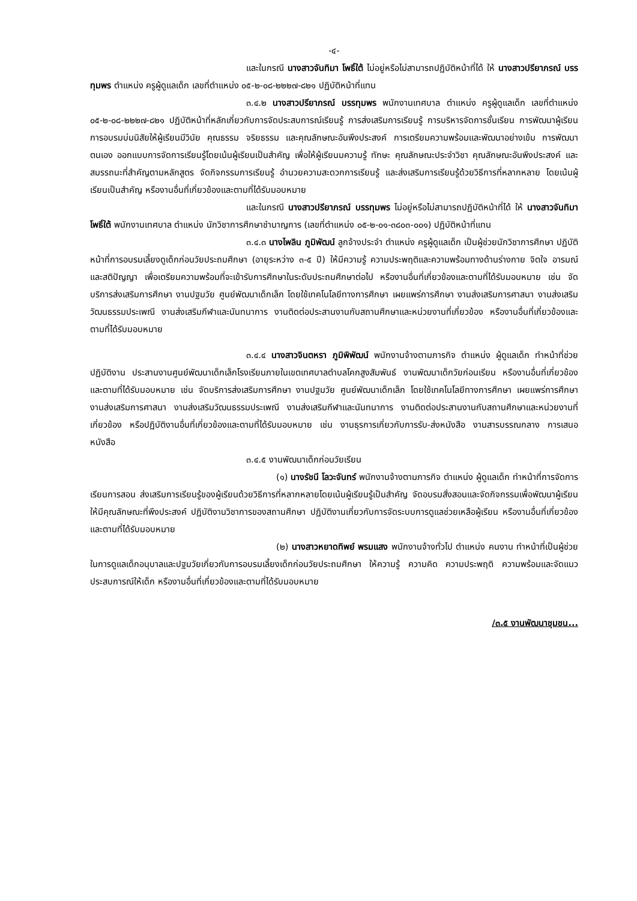-๔-
และในกรณี นางสาวจันทิมา โพธิ์ใต้ ไม่อยู่หรือไม่สามารถปฏิบัติหน้าที่ได้ ให้ นางสาวปรียาภรณ์ บรรทุมพร ตำแหน่ง ครูผู้ดูแลเด็ก เลขที่ตำแหน่ง ๐๕-๒-๐๘-๒๒๒๗-๘๒๑ ปฏิบัติหน้าที่แทน
๓.๔.๒ นางสาวปรียาภรณ์ บรรทุมพร พนักงานเทศบาล ตำแหน่ง ครูผู้ดูแลเด็ก เลขที่ตำแหน่ง ๐๕-๒-๐๘-๒๒๒๗-๘๒๑ ปฏิบัติหน้าที่หลักเกี่ยวกับการจัดประสบการณ์เรียนรู้ การส่งเสริมการเรียนรู้ การบริหารจัดการชั้นเรียน การพัฒนาผู้เรียน การอบรมบ่มนิสัยให้ผู้เรียนมีวินัย คุณธรรม จริยธรรม และคุณลักษณะอันพึงประสงค์ การเตรียมความพร้อมและพัฒนาอย่างเข้ม การพัฒนาตนเอง ออกแบบการจัดการเรียนรู้โดยเน้นผู้เรียนเป็นสำคัญ เพื่อให้ผู้เรียนมความรู้ ทักษะ คุณลักษณะประจำวิชา คุณลักษณะอันพึงประสงค์ และสมรรถนะที่สำคัญตามหลักสูตร จัดกิจกรรมการเรียนรู้ อำนวยความสะดวกการเรียนรู้ และส่งเสริมการเรียนรู้ด้วยวิธีการที่หลากหลาย โดยเน้นผู้เรียนเป็นสำคัญ หรืองานอื่นที่เกี่ยวข้องและตามที่ได้รับมอบหมาย
และในกรณี นางสาวปรียาภรณ์ บรรทุมพร ไม่อยู่หรือไม่สามารถปฏิบัติหน้าที่ได้ ให้ นางสาวจันทิมา โพธิ์ใต้ พนักงานเทศบาล ตำแหน่ง นักวิชาการศึกษาชำนาญการ (เลขที่ตำแหน่ง ๐๕-๒-๐๑-๓๘๐๓-๐๐๑) ปฏิบัติหน้าที่แทน
๓.๔.๓ นางไพลิน ภูมิพัฒน์ ลูกจ้างประจำ ตำแหน่ง ครูผู้ดูแลเด็ก เป็นผู้ช่วยนักวิชาการศึกษา ปฏิบัติหน้าที่การอบรมเลี้ยงดูเด็กก่อนวัยประถมศึกษา (อายุระหว่าง ๓-๕ ปี) ให้มีความรู้ ความประพฤติและความพร้อมทางด้านร่างกาย จิตใจ อารมณ์ และสติปัญญา เพื่อเตรียมความพร้อมที่จะเข้ารับการศึกษาในระดับประถมศึกษาต่อไป หรืองานอื่นที่เกี่ยวข้องและตามที่ได้รับมอบหมาย เช่น จัดบริการส่งเสริมการศึกษา งานปฐมวัย ศูนย์พัฒนาเด็กเล็ก โดยใช้เทคโนโลยีทางการศึกษา เผยแพร่การศึกษา งานส่งเสริมการศาสนา งานส่งเสริมวัฒนธรรมประเพณี งานส่งเสริมกีฬาและนันทนาการ งานติดต่อประสานงานกับสถานศึกษาและหน่วยงานที่เกี่ยวข้อง หรืองานอื่นที่เกี่ยวข้องและตามที่ได้รับมอบหมาย
๓.๔.๔ นางสาวจินตหรา ภูมิพิพัฒน์ พนักงานจ้างตามภารกิจ ตำแหน่ง ผู้ดูแลเด็ก ทำหน้าที่ช่วยปฏิบัติงาน ประสานงานศูนย์พัฒนาเด็กเล็กโรงเรียนภายในเขตเทศบาลตำบลโคกสูงสัมพันธ์ งานพัฒนาเด็กวัยก่อนเรียน หรืองานอื่นที่เกี่ยวข้องและตามที่ได้รับมอบหมาย เช่น จัดบริการส่งเสริมการศึกษา งานปฐมวัย ศูนย์พัฒนาเด็กเล็ก โดยใช้เทคโนโลยีทางการศึกษา เผยแพร่การศึกษา งานส่งเสริมการศาสนา งานส่งเสริมวัฒนธรรมประเพณี งานส่งเสริมกีฬาและนันทนาการ งานติดต่อประสานงานกับสถานศึกษาและหน่วยงานที่เกี่ยวข้อง หรือปฏิบัติงานอื่นที่เกี่ยวข้องและตามที่ได้รับมอบหมาย เช่น งานธุรการเกี่ยวกับการรับ-ส่งหนังสือ งานสารบรรณกลาง การเสนอหนังสือ
๓.๔.๕ งานพัฒนาเด็กก่อนวัยเรียน
(๑) นางรัชนี โลวะจันทร์ พนักงานจ้างตามภารกิจ ตำแหน่ง ผู้ดูแลเด็ก ทำหน้าที่การจัดการเรียนการสอน ส่งเสริมการเรียนรู้ของผู้เรียนด้วยวิธีการที่หลากหลายโดยเน้นผู้เรียนรู้เป็นสำคัญ จัดอบรมสั่งสอนและจัดกิจกรรมเพื่อพัฒนาผู้เรียนให้มีคุณลักษณะที่พึงประสงค์ ปฏิบัติงานวิชาการของสถานศึกษา ปฏิบัติงานเกี่ยวกับการจัดระบบการดูแลช่วยเหลือผู้เรียน หรืองานอื่นที่เกี่ยวข้องและตามที่ได้รับมอบหมาย
(๒) นางสาวหยาดทิพย์ พรมแสง พนักงานจ้างทั่วไป ตำแหน่ง คนงาน ทำหน้าที่เป็นผู้ช่วยในการดูแลเด็กอนุบาลและปฐมวัยเกี่ยวกับการอบรมเลี้ยงเด็กก่อนวัยประถมศึกษา ให้ความรู้ ความคิด ความประพฤติ ความพร้อมและจัดแนวประสบการณ์ให้เด็ก หรืองานอื่นที่เกี่ยวข้องและตามที่ได้รับมอบหมาย
/๓.๕ งานพัฒนาชุมชน...